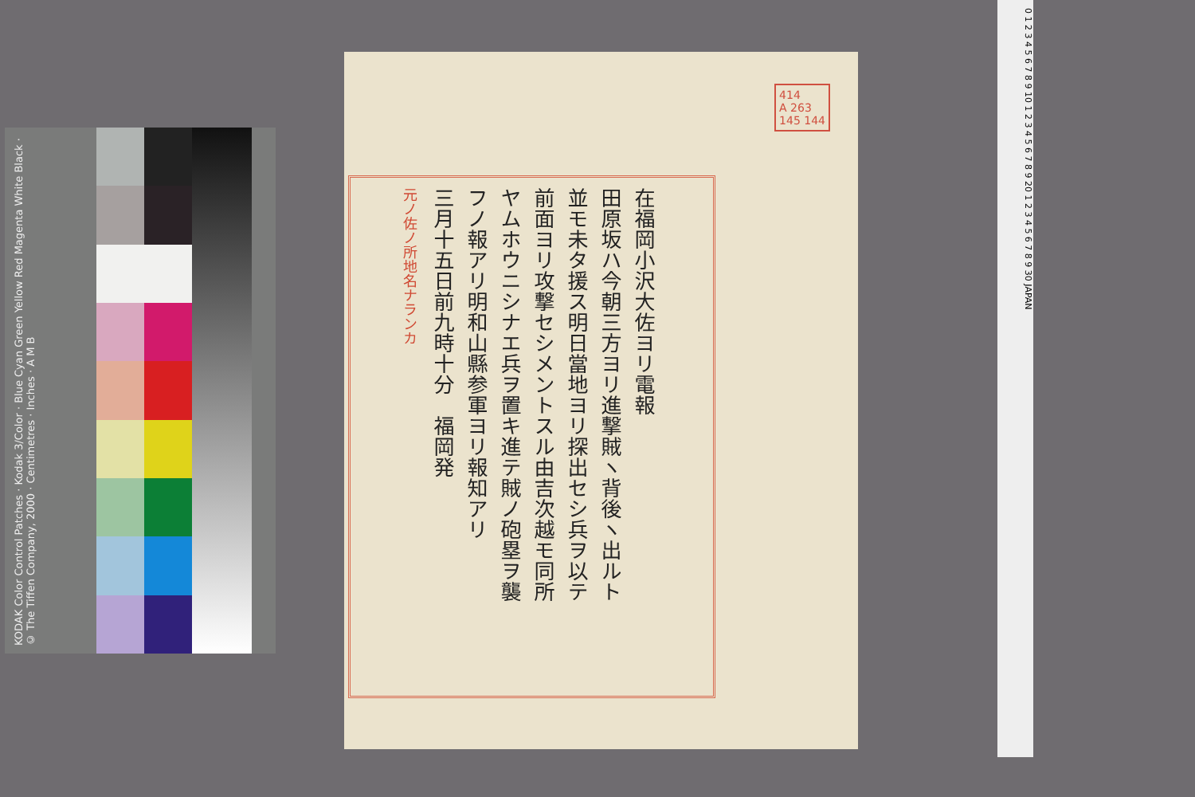KODAK Color Control Patches · Kodak 3/Color · Blue Cyan Green Yellow Red Magenta White Black · © The Tiffen Company, 2000 · Centimetres · Inches · A M B
414
A 263
145 144
在福岡小沢大佐ヨリ電報
田原坂ハ今朝三方ヨリ進撃賊ヽ背後ヽ出ルト
並モ未タ援ス明日當地ヨリ探出セシ兵ヲ以テ
前面ヨリ攻撃セシメントスル由吉次越モ同所
ヤムホウニシナエ兵ヲ置キ進テ賊ノ砲塁ヲ襲
フノ報アリ明和山縣参軍ヨリ報知アリ
三月十五日前九時十分　福岡発
元ノ佐ノ所地名ナランカ
0 1 2 3 4 5 6 7 8 9 10 1 2 3 4 5 6 7 8 9 20 1 2 3 4 5 6 7 8 9 30 JAPAN